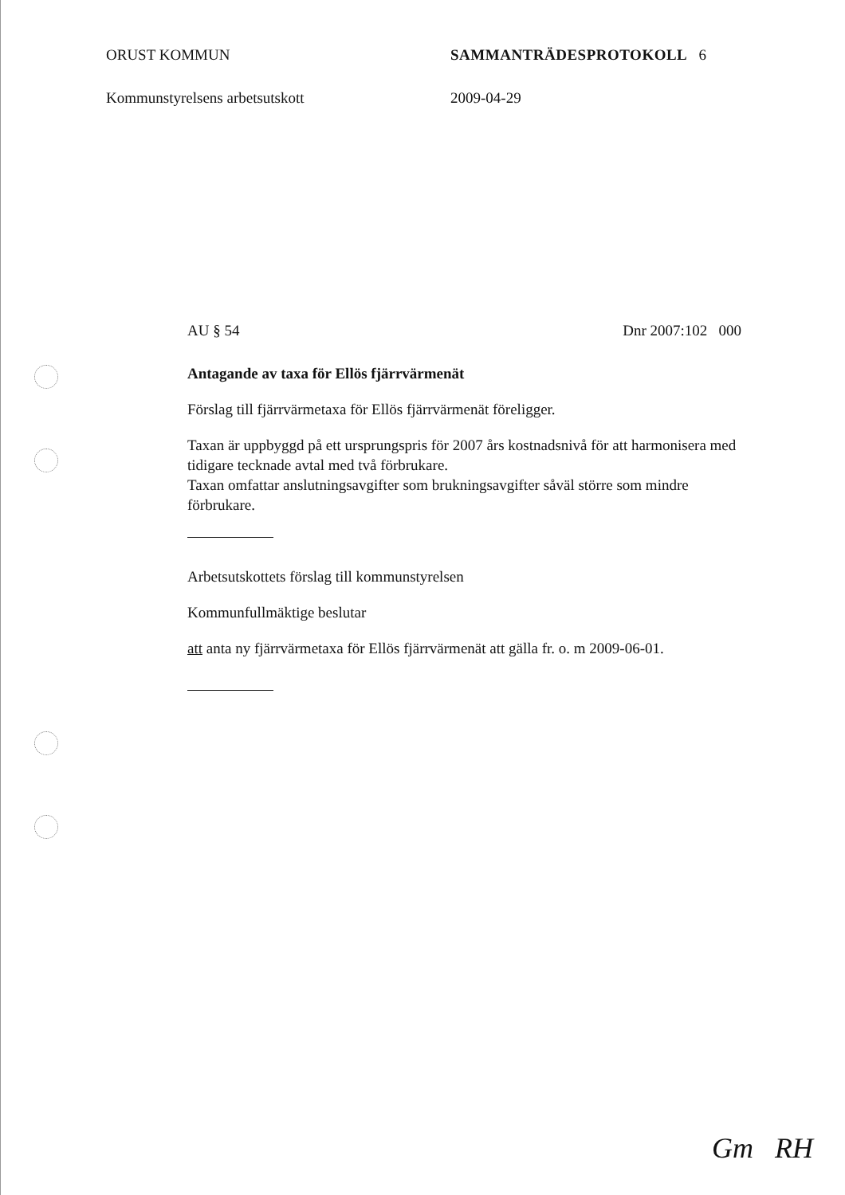ORUST KOMMUN SAMMANTRÄDESPROTOKOLL 6
Kommunstyrelsens arbetsutskott 2009-04-29
AU § 54 Dnr 2007:102 000
Antagande av taxa för Ellös fjärrvärmenät
Förslag till fjärrvärmetaxa för Ellös fjärrvärmenät föreligger.
Taxan är uppbyggd på ett ursprungspris för 2007 års kostnadsnivå för att harmonisera med tidigare tecknade avtal med två förbrukare.
Taxan omfattar anslutningsavgifter som brukningsavgifter såväl större som mindre förbrukare.
Arbetsutskottets förslag till kommunstyrelsen
Kommunfullmäktige beslutar
att anta ny fjärrvärmetaxa för Ellös fjärrvärmenät att gälla fr. o. m 2009-06-01.
Gm RH